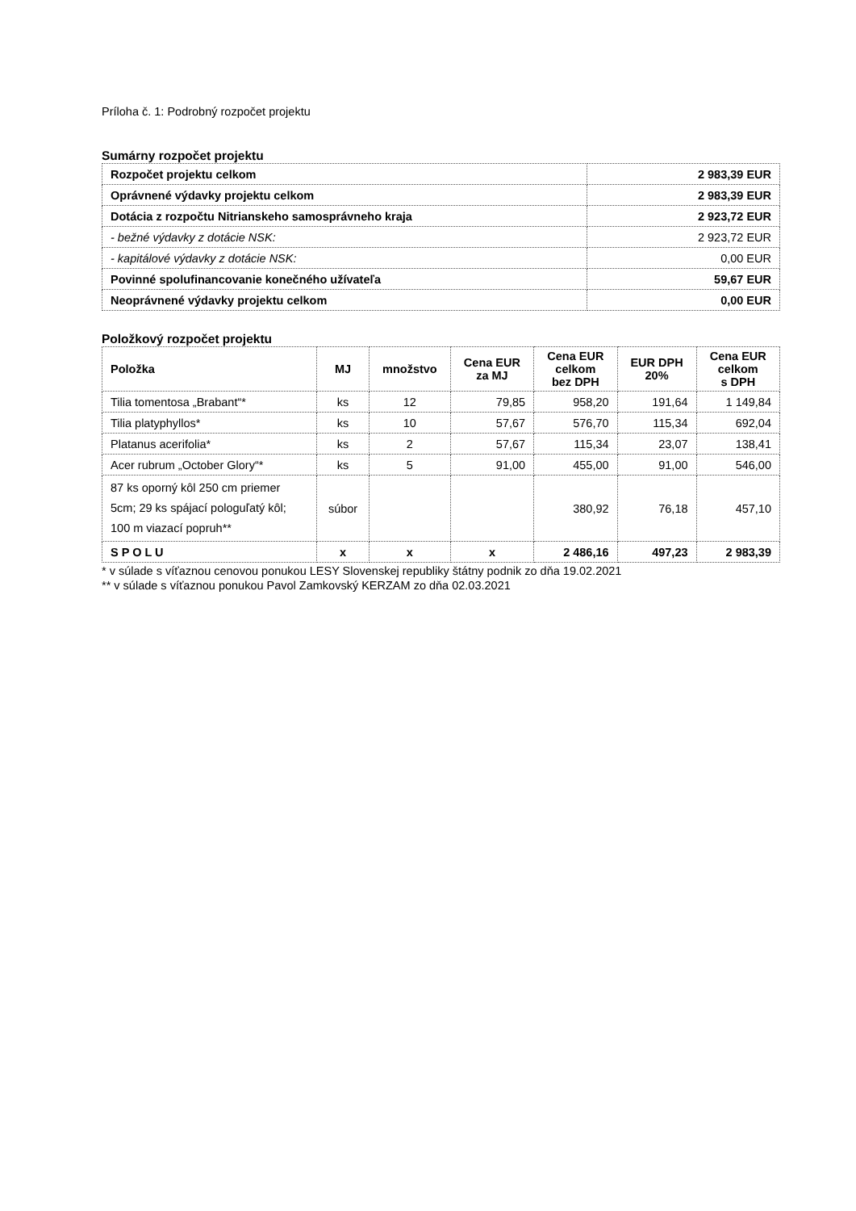Príloha č. 1: Podrobný rozpočet projektu
Sumárny rozpočet projektu
| Rozpočet projektu celkom | 2 983,39 EUR |
| Oprávnené výdavky projektu celkom | 2 983,39 EUR |
| Dotácia z rozpočtu Nitrianskeho samosprávneho kraja | 2 923,72 EUR |
| - bežné výdavky z dotácie NSK: | 2 923,72 EUR |
| - kapitálové výdavky z dotácie NSK: | 0,00 EUR |
| Povinné spolufinancovanie konečného užívateľa | 59,67 EUR |
| Neoprávnené výdavky projektu celkom | 0,00 EUR |
Položkový rozpočet projektu
| Položka | MJ | množstvo | Cena EUR za MJ | Cena EUR celkom bez DPH | EUR DPH 20% | Cena EUR celkom s DPH |
| --- | --- | --- | --- | --- | --- | --- |
| Tilia tomentosa „Brabant“* | ks | 12 | 79,85 | 958,20 | 191,64 | 1 149,84 |
| Tilia platyphyllos* | ks | 10 | 57,67 | 576,70 | 115,34 | 692,04 |
| Platanus acerifolia* | ks | 2 | 57,67 | 115,34 | 23,07 | 138,41 |
| Acer rubrum „October Glory“* | ks | 5 | 91,00 | 455,00 | 91,00 | 546,00 |
| 87 ks oporný kôl 250 cm priemer 5cm; 29 ks spájací pologuľatý kôl; 100 m viazací popruh** | súbor | | | 380,92 | 76,18 | 457,10 |
| S P O L U | x | x | x | 2 486,16 | 497,23 | 2 983,39 |
* v súlade s víťaznou cenovou ponukou LESY Slovenskej republiky štátny podnik zo dňa 19.02.2021
** v súlade s víťaznou ponukou Pavol Zamkovský KERZAM zo dňa 02.03.2021